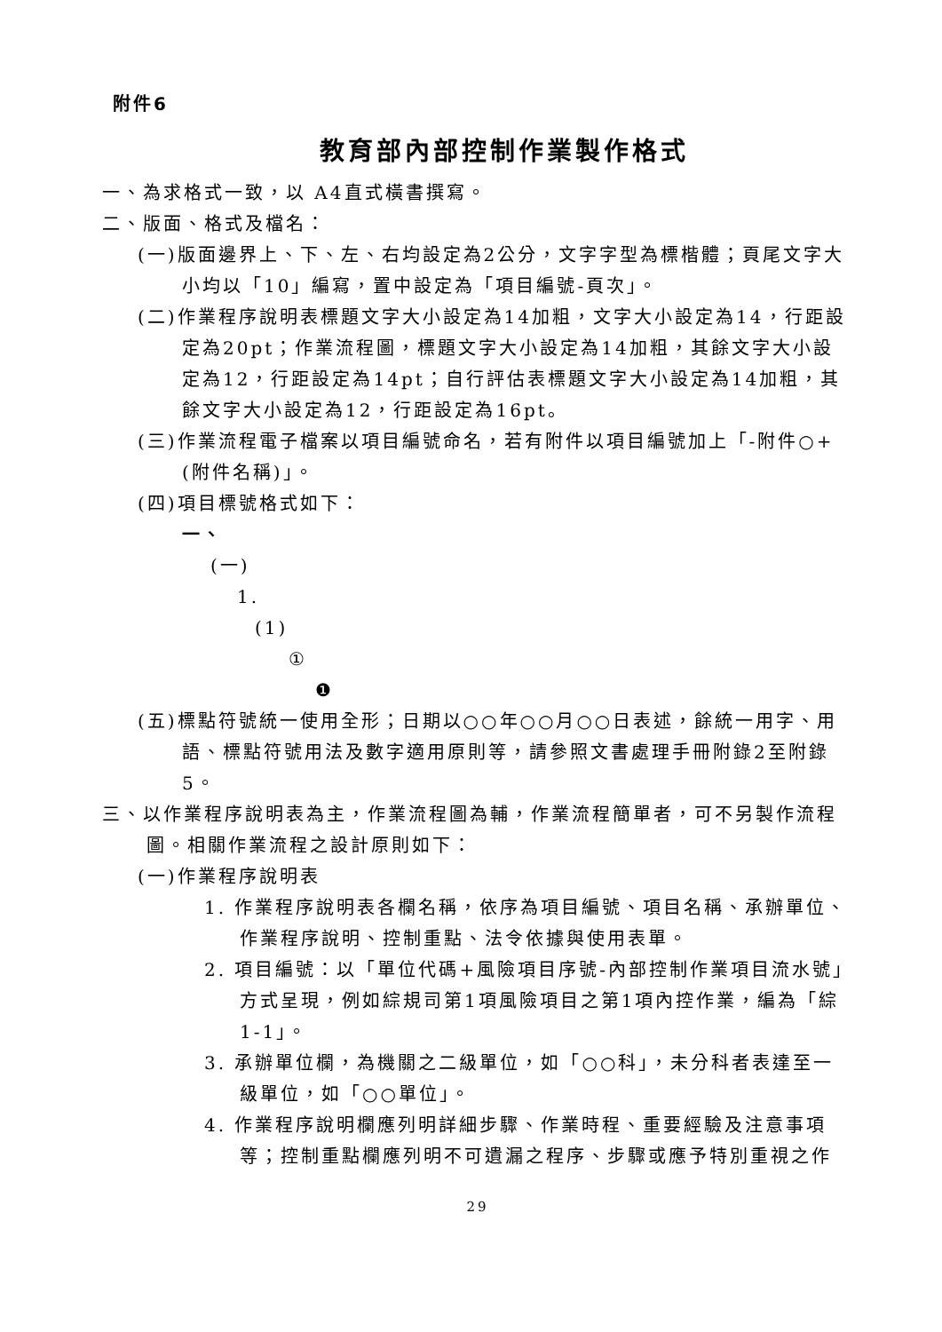附件6
教育部內部控制作業製作格式
一、為求格式一致，以 A4直式橫書撰寫。
二、版面、格式及檔名：
(一)版面邊界上、下、左、右均設定為2公分，文字字型為標楷體；頁尾文字大小均以「10」編寫，置中設定為「項目編號-頁次」。
(二)作業程序說明表標題文字大小設定為14加粗，文字大小設定為14，行距設定為20pt；作業流程圖，標題文字大小設定為14加粗，其餘文字大小設定為12，行距設定為14pt；自行評估表標題文字大小設定為14加粗，其餘文字大小設定為12，行距設定為16pt。
(三)作業流程電子檔案以項目編號命名，若有附件以項目編號加上「-附件○+(附件名稱)」。
(四)項目標號格式如下：
一、
(一)
1.
(1)
①
❶
(五)標點符號統一使用全形；日期以○○年○○月○○日表述，餘統一用字、用語、標點符號用法及數字適用原則等，請參照文書處理手冊附錄2至附錄5。
三、以作業程序說明表為主，作業流程圖為輔，作業流程簡單者，可不另製作流程圖。相關作業流程之設計原則如下：
(一)作業程序說明表
1. 作業程序說明表各欄名稱，依序為項目編號、項目名稱、承辦單位、作業程序說明、控制重點、法令依據與使用表單。
2. 項目編號：以「單位代碼+風險項目序號-內部控制作業項目流水號」方式呈現，例如綜規司第1項風險項目之第1項內控作業，編為「綜1-1」。
3. 承辦單位欄，為機關之二級單位，如「○○科」，未分科者表達至一級單位，如「○○單位」。
4. 作業程序說明欄應列明詳細步驟、作業時程、重要經驗及注意事項等；控制重點欄應列明不可遺漏之程序、步驟或應予特別重視之作
29